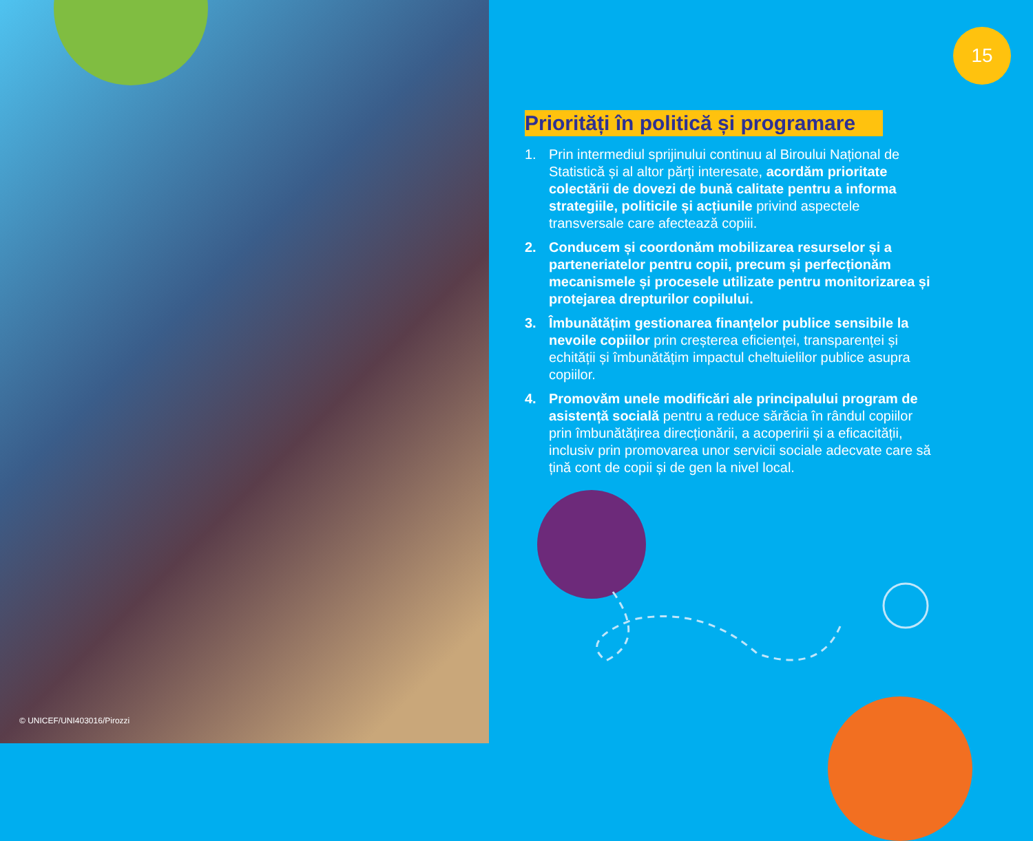© UNICEF/UNI403016/Pirozzi
15
Priorități în politică și programare
1. Prin intermediul sprijinului continuu al Biroului Național de Statistică și al altor părți interesate, acordăm prioritate colectării de dovezi de bună calitate pentru a informa strategiile, politicile și acțiunile privind aspectele transversale care afectează copiii.
2. Conducem și coordonăm mobilizarea resurselor și a parteneriatelor pentru copii, precum și perfecționăm mecanismele și procesele utilizate pentru monitorizarea și protejarea drepturilor copilului.
3. Îmbunătățim gestionarea finanțelor publice sensibile la nevoile copiilor prin creșterea eficienței, transparenței și echității și îmbunătățim impactul cheltuielilor publice asupra copiilor.
4. Promovăm unele modificări ale principalului program de asistență socială pentru a reduce sărăcia în rândul copiilor prin îmbunătățirea direcționării, a acoperirii și a eficacității, inclusiv prin promovarea unor servicii sociale adecvate care să țină cont de copii și de gen la nivel local.